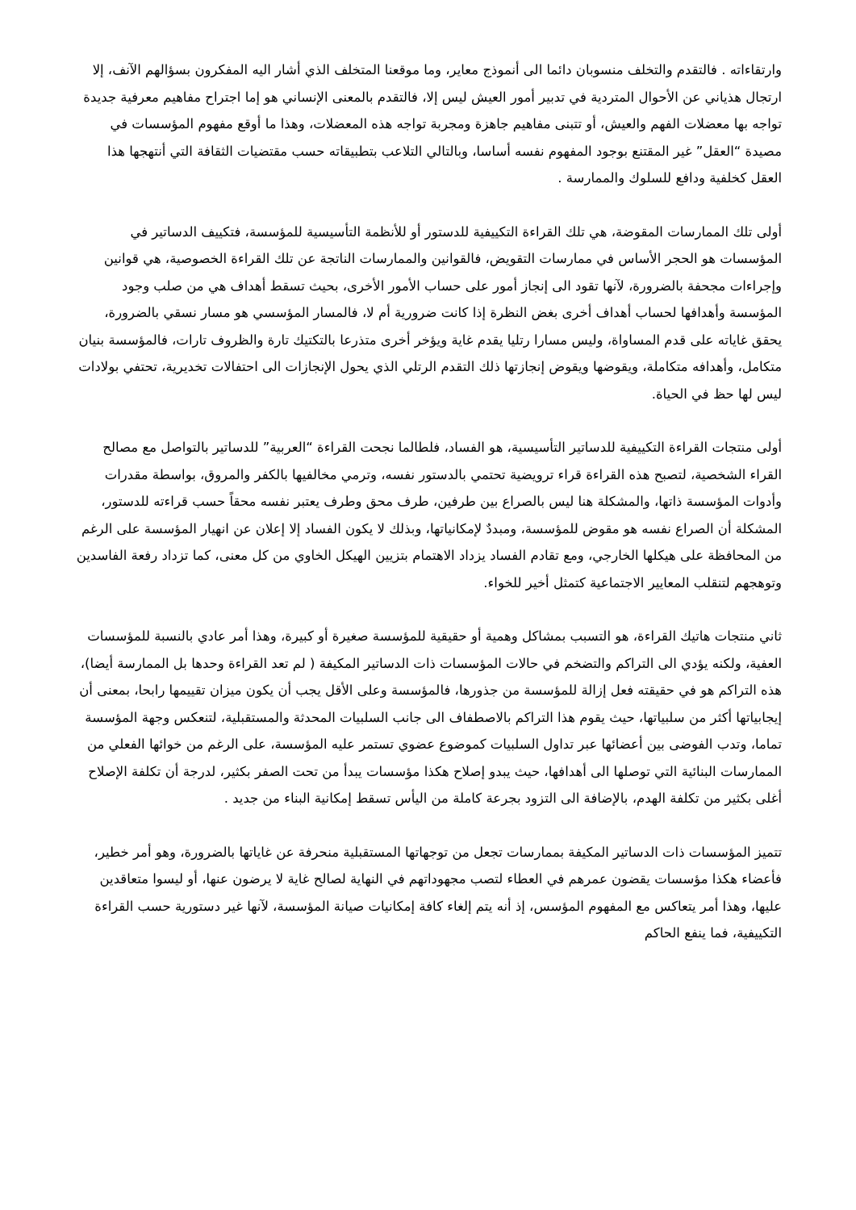وارتقاءاته . فالتقدم والتخلف منسوبان دائما الى أنموذج معاير، وما موقعنا المتخلف الذي أشار اليه المفكرون بسؤالهم الآنف، إلا ارتجال هذياني عن الأحوال المتردية في تدبير أمور العيش ليس إلا، فالتقدم بالمعنى الإنساني هو إما اجتراح مفاهيم معرفية جديدة تواجه بها معضلات الفهم والعيش، أو تتبنى مفاهيم جاهزة ومجربة تواجه هذه المعضلات، وهذا ما أوقع مفهوم المؤسسات في مصيدة “العقل” غير المقتنع بوجود المفهوم نفسه أساسا، وبالتالي التلاعب بتطبيقاته حسب مقتضيات الثقافة التي أنتهجها هذا العقل كخلفية ودافع للسلوك والممارسة .
أولى تلك الممارسات المقوضة، هي تلك القراءة التكييفية للدستور أو للأنظمة التأسيسية للمؤسسة، فتكييف الدساتير في المؤسسات هو الحجر الأساس في ممارسات التقويض، فالقوانين والممارسات الناتجة عن تلك القراءة الخصوصية، هي قوانين وإجراءات مجحفة بالضرورة، لآنها تقود الى إنجاز أمور على حساب الأمور الأخرى، بحيث تسقط أهداف هي من صلب وجود المؤسسة وأهدافها لحساب أهداف أخرى بغض النظرة إذا كانت ضرورية أم لا، فالمسار المؤسسي هو مسار نسقي بالضرورة، يحقق غاياته على قدم المساواة، وليس مسارا رتليا يقدم غاية ويؤخر أخرى متذرعا بالتكتيك تارة والظروف تارات، فالمؤسسة بنيان متكامل، وأهدافه متكاملة، ويقوضها ويقوض إنجازتها ذلك التقدم الرتلي الذي يحول الإنجازات الى احتفالات تخديرية، تحتفي بولادات ليس لها حظ في الحياة.
أولى منتجات القراءة التكييفية للدساتير التأسيسية، هو الفساد، فلطالما نجحت القراءة “العربية” للدساتير بالتواصل مع مصالح القراء الشخصية، لتصبح هذه القراءة قراء ترويضية تحتمي بالدستور نفسه، وترمي مخالفيها بالكفر والمروق، بواسطة مقدرات وأدوات المؤسسة ذاتها، والمشكلة هنا ليس بالصراع بين طرفين، طرف محق وطرف يعتبر نفسه محقاً حسب قراءته للدستور، المشكلة أن الصراع نفسه هو مقوض للمؤسسة، ومبددٌ لإمكانياتها، وبذلك لا يكون الفساد إلا إعلان عن انهيار المؤسسة على الرغم من المحافظة على هيكلها الخارجي، ومع تقادم الفساد يزداد الاهتمام بتزيين الهيكل الخاوي من كل معنى، كما تزداد رفعة الفاسدين وتوهجهم لتنقلب المعايير الاجتماعية كتمثل أخير للخواء.
ثاني منتجات هاتيك القراءة، هو التسبب بمشاكل وهمية أو حقيقية للمؤسسة صغيرة أو كبيرة، وهذا أمر عادي بالنسبة للمؤسسات العفية، ولكنه يؤدي الى التراكم والتضخم في حالات المؤسسات ذات الدساتير المكيفة ( لم تعد القراءة وحدها بل الممارسة أيضا)، هذه التراكم هو في حقيقته فعل إزالة للمؤسسة من جذورها، فالمؤسسة وعلى الأقل يجب أن يكون ميزان تقييمها رابحا، بمعنى أن إيجابياتها أكثر من سلبياتها، حيث يقوم هذا التراكم بالاصطفاف الى جانب السلبيات المحدثة والمستقبلية، لتنعكس وجهة المؤسسة تماما، وتدب الفوضى بين أعضائها عبر تداول السلبيات كموضوع عضوي تستمر عليه المؤسسة، على الرغم من خوائها الفعلي من الممارسات البنائية التي توصلها الى أهدافها، حيث يبدو إصلاح هكذا مؤسسات يبدأ من تحت الصفر بكثير، لدرجة أن تكلفة الإصلاح أغلى بكثير من تكلفة الهدم، بالإضافة الى التزود بجرعة كاملة من اليأس تسقط إمكانية البناء من جديد .
تتميز المؤسسات ذات الدساتير المكيفة بممارسات تجعل من توجهاتها المستقبلية منحرفة عن غاياتها بالضرورة، وهو أمر خطير، فأعضاء هكذا مؤسسات يقضون عمرهم في العطاء لتصب مجهوداتهم في النهاية لصالح غاية لا يرضون عنها، أو ليسوا متعاقدين عليها، وهذا أمر يتعاكس مع المفهوم المؤسس، إذ أنه يتم إلغاء كافة إمكانيات صيانة المؤسسة، لآنها غير دستورية حسب القراءة التكييفية، فما ينفع الحاكم